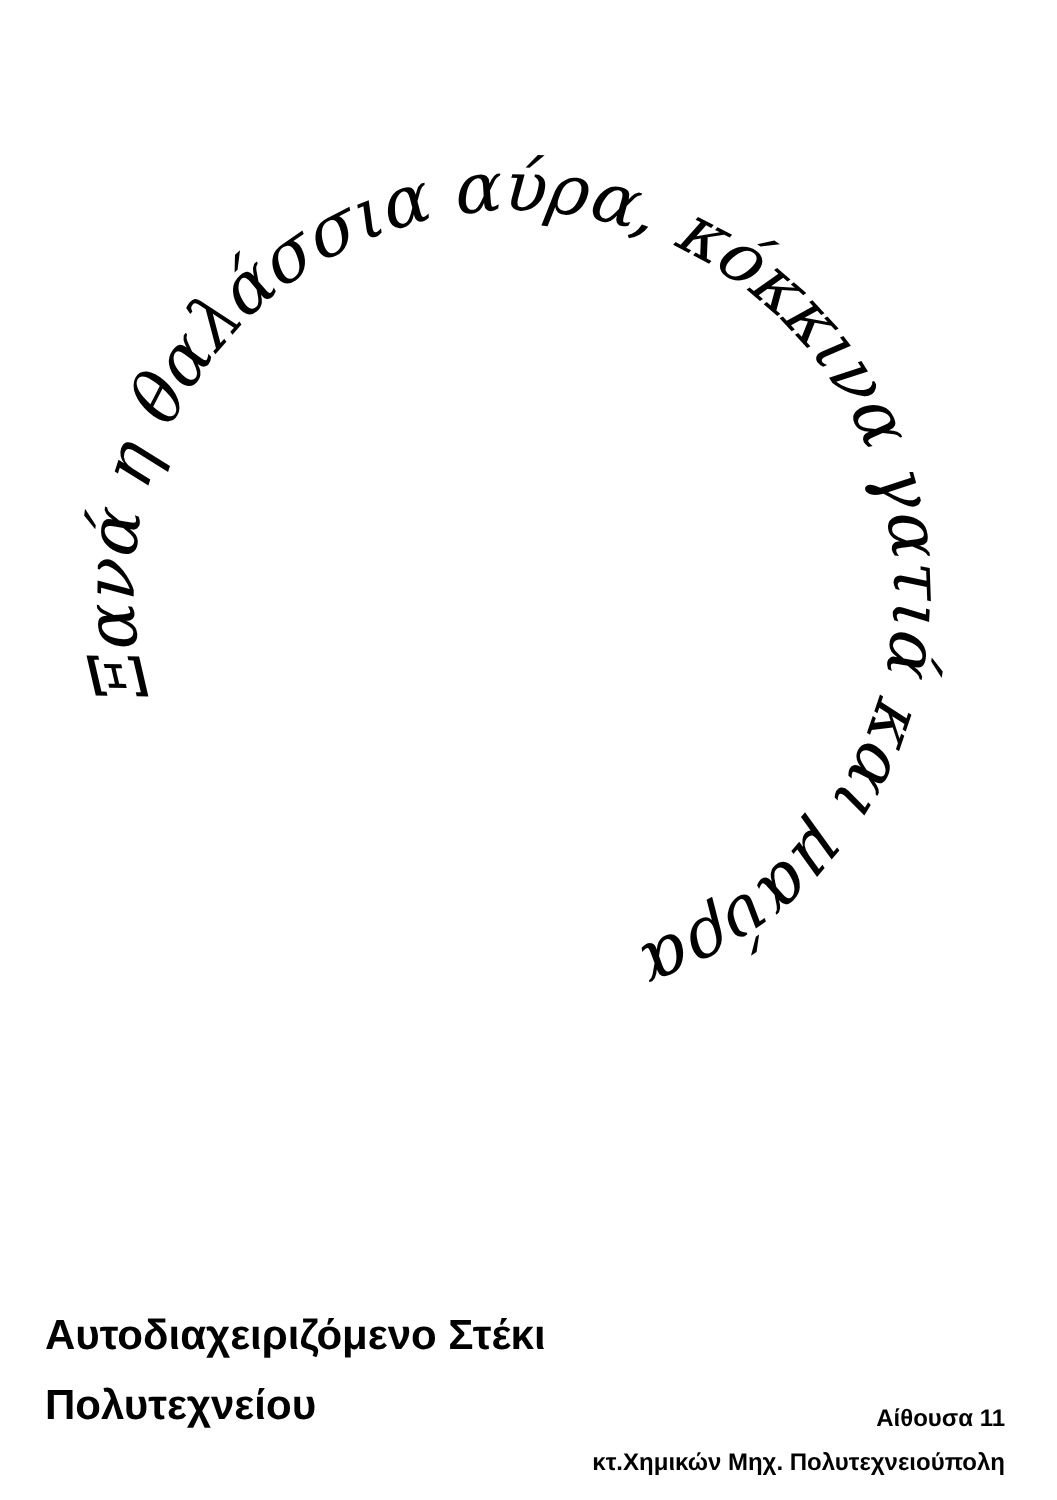Ξανά η θαλάσσια αύρα, κόκκινα γατιά και μαύρα
Αυτοδιαχειριζόμενο Στέκι
Πολυτεχνείου
Αίθουσα 11
κτ.Χημικών Μηχ. Πολυτεχνειούπολη